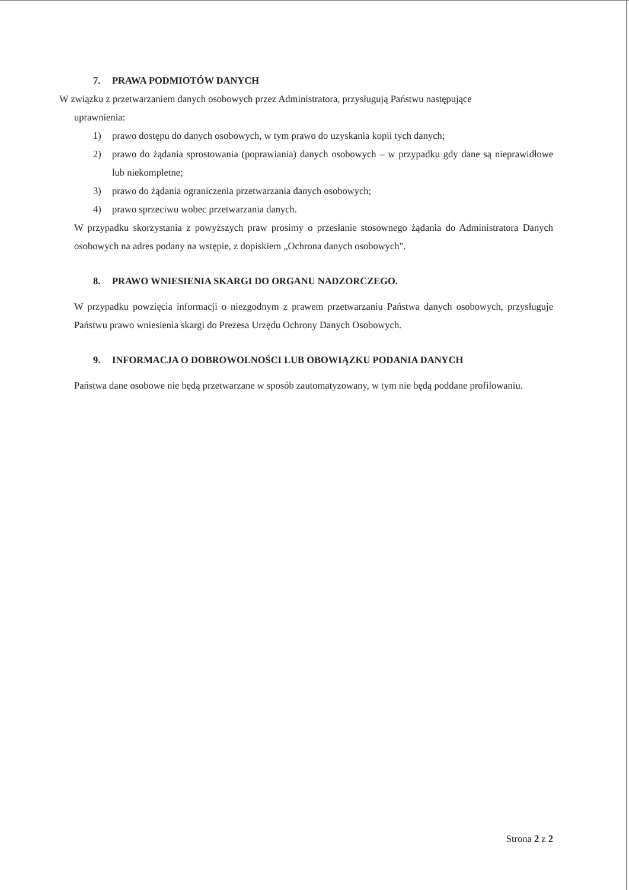7. PRAWA PODMIOTÓW DANYCH
W związku z przetwarzaniem danych osobowych przez Administratora, przysługują Państwu następujące
uprawnienia:
1) prawo dostępu do danych osobowych, w tym prawo do uzyskania kopii tych danych;
2) prawo do żądania sprostowania (poprawiania) danych osobowych – w przypadku gdy dane są nieprawidłowe lub niekompletne;
3) prawo do żądania ograniczenia przetwarzania danych osobowych;
4) prawo sprzeciwu wobec przetwarzania danych.
W przypadku skorzystania z powyższych praw prosimy o przesłanie stosownego żądania do Administratora Danych osobowych na adres podany na wstępie, z dopiskiem „Ochrona danych osobowych".
8. PRAWO WNIESIENIA SKARGI DO ORGANU NADZORCZEGO.
W przypadku powzięcia informacji o niezgodnym z prawem przetwarzaniu Państwa danych osobowych, przysługuje Państwu prawo wniesienia skargi do Prezesa Urzędu Ochrony Danych Osobowych.
9. INFORMACJA O DOBROWOLNOŚCI LUB OBOWIĄZKU PODANIA DANYCH
Państwa dane osobowe nie będą przetwarzane w sposób zautomatyzowany, w tym nie będą poddane profilowaniu.
Strona 2 z 2